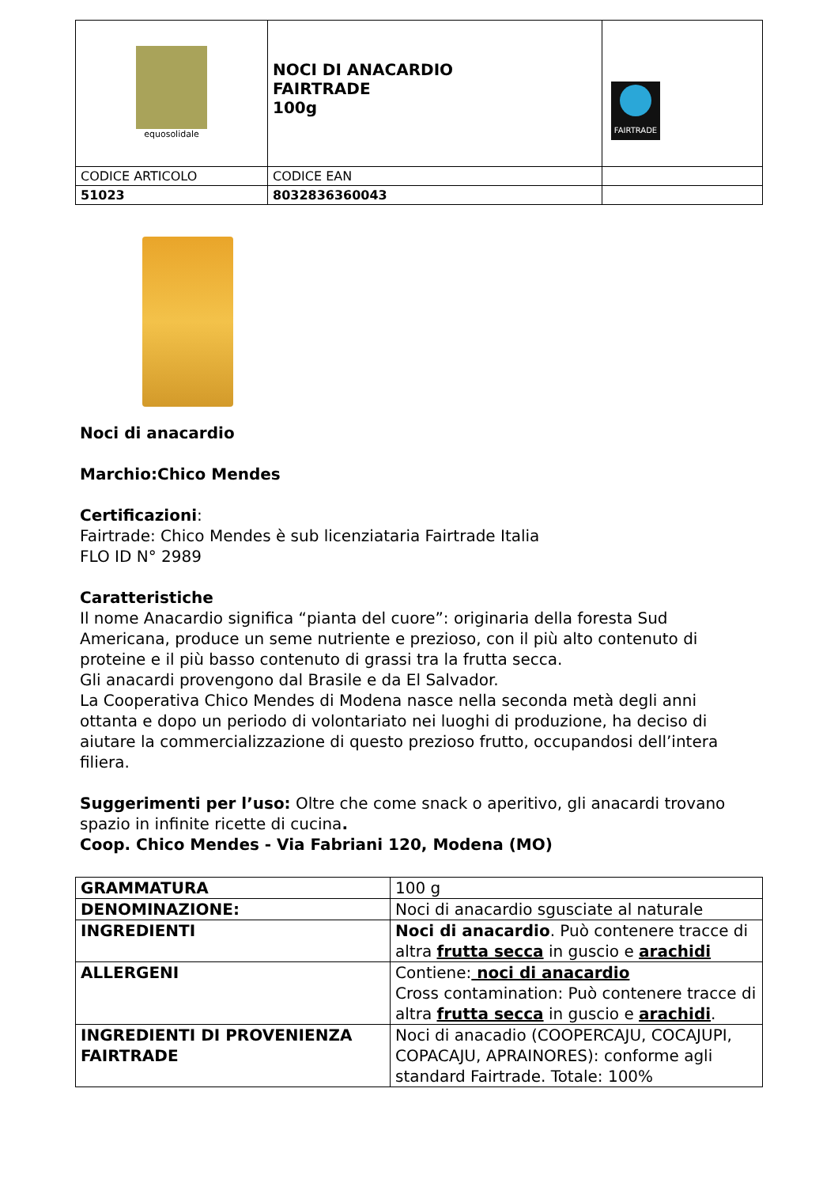| equosolidale | NOCI DI ANACARDIO FAIRTRADE 100g | FAIRTRADE |
| CODICE ARTICOLO | CODICE EAN | |
| 51023 | 8032836360043 | |
Noci di anacardio
Marchio:Chico Mendes
Certificazioni:
Fairtrade: Chico Mendes è sub licenziataria Fairtrade Italia
FLO ID N° 2989
Caratteristiche
Il nome Anacardio significa “pianta del cuore”: originaria della foresta Sud Americana, produce un seme nutriente e prezioso, con il più alto contenuto di proteine e il più basso contenuto di grassi tra la frutta secca.
Gli anacardi provengono dal Brasile e da El Salvador.
La Cooperativa Chico Mendes di Modena nasce nella seconda metà degli anni ottanta e dopo un periodo di volontariato nei luoghi di produzione, ha deciso di aiutare la commercializzazione di questo prezioso frutto, occupandosi dell’intera filiera.
Suggerimenti per l’uso: Oltre che come snack o aperitivo, gli anacardi trovano spazio in infinite ricette di cucina.
Coop. Chico Mendes - Via Fabriani 120, Modena (MO)
| GRAMMATURA | 100 g |
| DENOMINAZIONE: | Noci di anacardio sgusciate al naturale |
| INGREDIENTI | Noci di anacardio . Può contenere tracce di altra frutta secca in guscio e arachidi |
| ALLERGENI | Contiene: noci di anacardio Cross contamination: Può contenere tracce di altra frutta secca in guscio e arachidi . |
| INGREDIENTI DI PROVENIENZA FAIRTRADE | Noci di anacadio (COOPERCAJU, COCAJUPI, COPACAJU, APRAINORES): conforme agli standard Fairtrade. Totale: 100% |